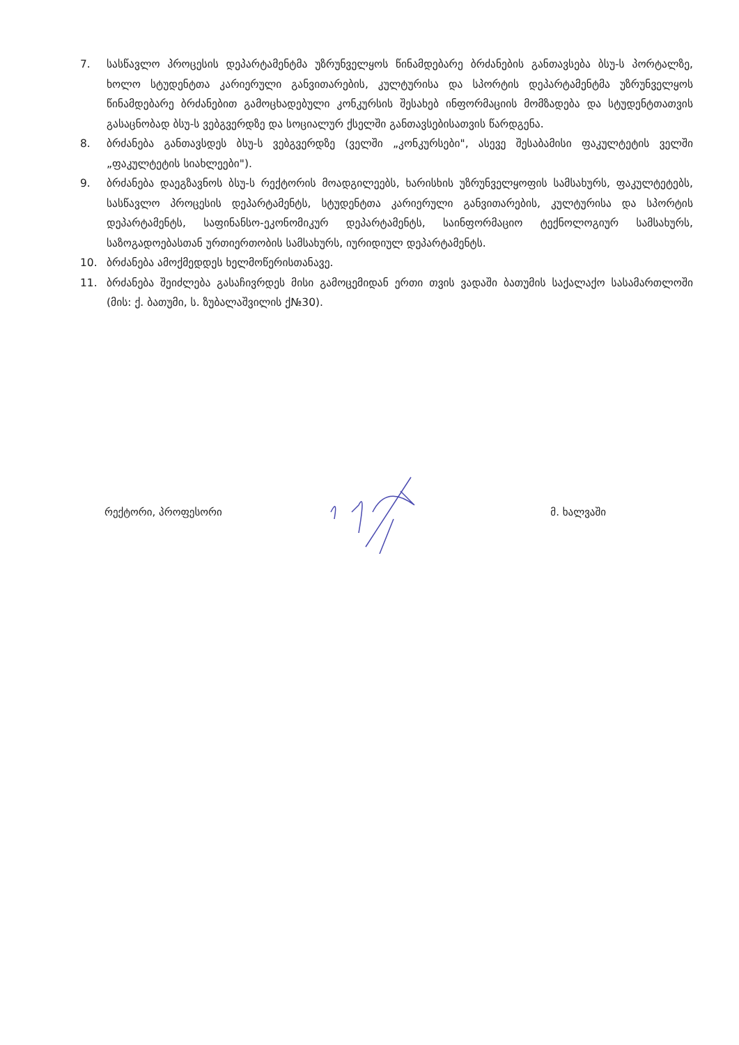7. სასწავლო პროცესის დეპარტამენტმა უზრუნველყოს წინამდებარე ბრძანების განთავსება ბსუ-ს პორტალზე, ხოლო სტუდენტთა კარიერული განვითარების, კულტურისა და სპორტის დეპარტამენტმა უზრუნველყოს წინამდებარე ბრძანებით გამოცხადებული კონკურსის შესახებ ინფორმაციის მომზადება და სტუდენტთათვის გასაცნობად ბსუ-ს ვებგვერდზე და სოციალურ ქსელში განთავსებისათვის წარდგენა.
8. ბრძანება განთავსდეს ბსუ-ს ვებგვერდზე (ველში „კონკურსები", ასევე შესაბამისი ფაკულტეტის ველში „ფაკულტეტის სიახლეები").
9. ბრძანება დაეგზავნოს ბსუ-ს რექტორის მოადგილეებს, ხარისხის უზრუნველყოფის სამსახურს, ფაკულტეტებს, სასწავლო პროცესის დეპარტამენტს, სტუდენტთა კარიერული განვითარების, კულტურისა და სპორტის დეპარტამენტს, საფინანსო-ეკონომიკურ დეპარტამენტს, საინფორმაციო ტექნოლოგიურ სამსახურს, საზოგადოებასთან ურთიერთობის სამსახურს, იურიდიულ დეპარტამენტს.
10. ბრძანება ამოქმედდეს ხელმოწერისთანავე.
11. ბრძანება შეიძლება გასაჩივრდეს მისი გამოცემიდან ერთი თვის ვადაში ბათუმის საქალაქო სასამართლოში (მის: ქ. ბათუმი, ს. ზუბალაშვილის ქ№30).
რექტორი, პროფესორი მ. ხალვაში